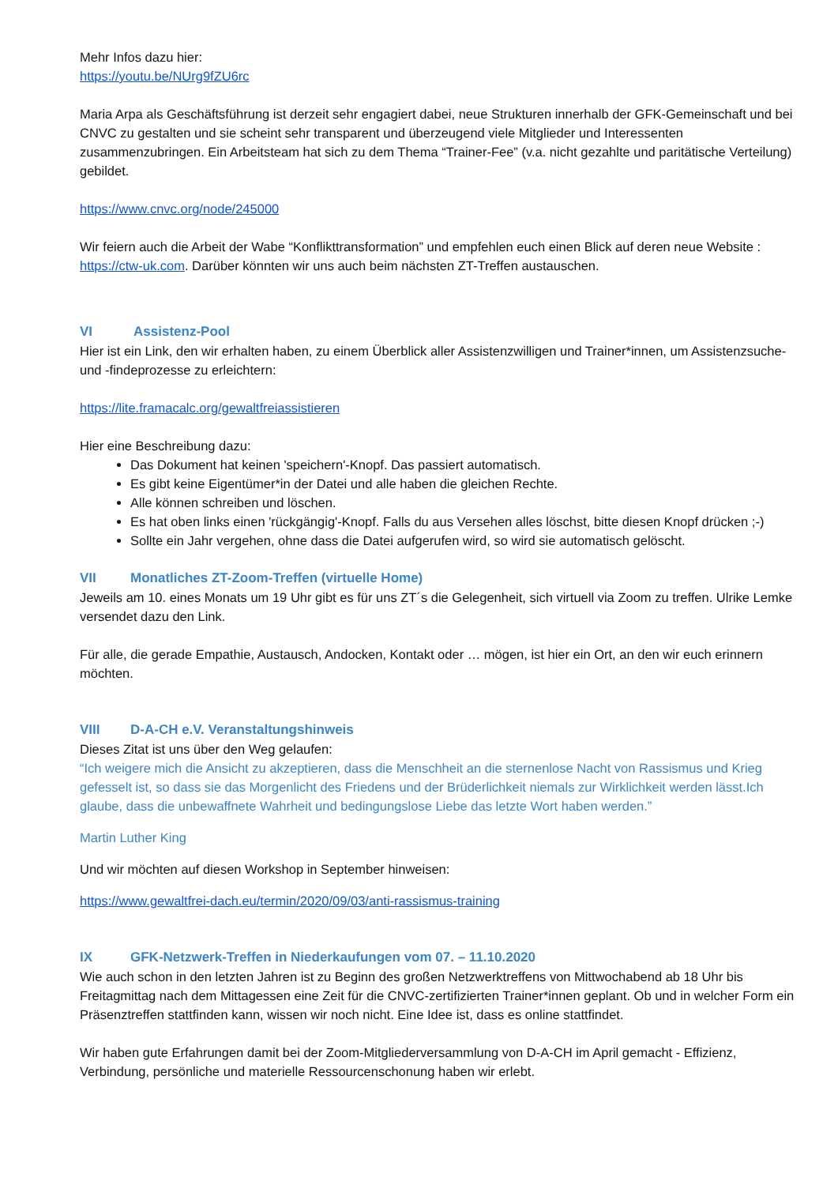Mehr Infos dazu hier:
https://youtu.be/NUrg9fZU6rc
Maria Arpa als Geschäftsführung ist derzeit sehr engagiert dabei, neue Strukturen innerhalb der GFK-Gemeinschaft und bei CNVC zu gestalten und sie scheint sehr transparent und überzeugend viele Mitglieder und Interessenten zusammenzubringen. Ein Arbeitsteam hat sich zu dem Thema “Trainer-Fee” (v.a. nicht gezahlte und paritätische Verteilung) gebildet.
https://www.cnvc.org/node/245000
Wir feiern auch die Arbeit der Wabe “Konflikttransformation” und empfehlen euch einen Blick auf deren neue Website : https://ctw-uk.com. Darüber könnten wir uns auch beim nächsten ZT-Treffen austauschen.
VI Assistenz-Pool
Hier ist ein Link, den wir erhalten haben, zu einem Überblick aller Assistenzwilligen und Trainer*innen, um Assistenzsuche- und -findeprozesse zu erleichtern:
https://lite.framacalc.org/gewaltfreiassistieren
Hier eine Beschreibung dazu:
Das Dokument hat keinen 'speichern'-Knopf. Das passiert automatisch.
Es gibt keine Eigentümer*in der Datei und alle haben die gleichen Rechte.
Alle können schreiben und löschen.
Es hat oben links einen 'rückgängig'-Knopf. Falls du aus Versehen alles löschst, bitte diesen Knopf drücken ;-)
Sollte ein Jahr vergehen, ohne dass die Datei aufgerufen wird, so wird sie automatisch gelöscht.
VII Monatliches ZT-Zoom-Treffen (virtuelle Home)
Jeweils am 10. eines Monats um 19 Uhr gibt es für uns ZT´s die Gelegenheit, sich virtuell via Zoom zu treffen. Ulrike Lemke versendet dazu den Link.
Für alle, die gerade Empathie, Austausch, Andocken, Kontakt oder … mögen, ist hier ein Ort, an den wir euch erinnern möchten.
VIII D-A-CH e.V. Veranstaltungshinweis
Dieses Zitat ist uns über den Weg gelaufen:
“Ich weigere mich die Ansicht zu akzeptieren, dass die Menschheit an die sternenlose Nacht von Rassismus und Krieg gefesselt ist, so dass sie das Morgenlicht des Friedens und der Brüderlichkeit niemals zur Wirklichkeit werden lässt.Ich glaube, dass die unbewaffnete Wahrheit und bedingungslose Liebe das letzte Wort haben werden.”
Martin Luther King
Und wir möchten auf diesen Workshop in September hinweisen:
https://www.gewaltfrei-dach.eu/termin/2020/09/03/anti-rassismus-training
IX GFK-Netzwerk-Treffen in Niederkaufungen vom 07. – 11.10.2020
Wie auch schon in den letzten Jahren ist zu Beginn des großen Netzwerktreffens von Mittwochabend ab 18 Uhr bis Freitagmittag nach dem Mittagessen eine Zeit für die CNVC-zertifizierten Trainer*innen geplant. Ob und in welcher Form ein Präsenztreffen stattfinden kann, wissen wir noch nicht. Eine Idee ist, dass es online stattfindet.
Wir haben gute Erfahrungen damit bei der Zoom-Mitgliederversammlung von D-A-CH im April gemacht - Effizienz, Verbindung, persönliche und materielle Ressourcenschonung haben wir erlebt.